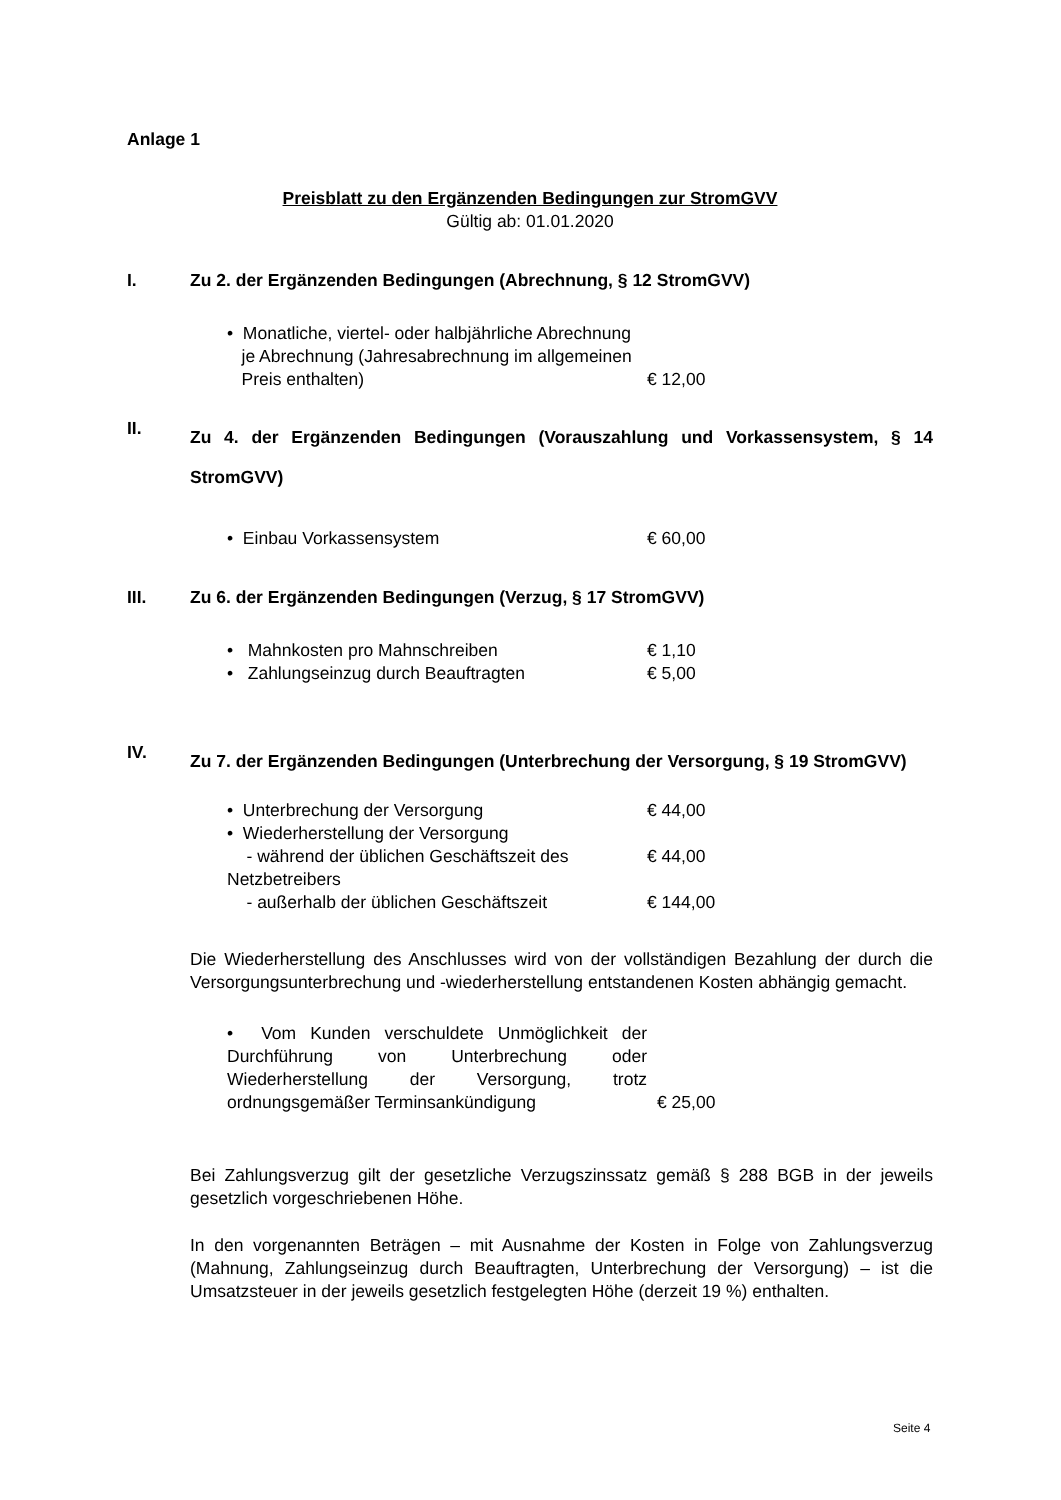Anlage 1
Preisblatt zu den Ergänzenden Bedingungen zur StromGVV
Gültig ab: 01.01.2020
I. Zu 2. der Ergänzenden Bedingungen (Abrechnung, § 12 StromGVV)
• Monatliche, viertel- oder halbjährliche Abrechnung
je Abrechnung (Jahresabrechnung im allgemeinen
Preis enthalten)
€ 12,00
II. Zu 4. der Ergänzenden Bedingungen (Vorauszahlung und Vorkassensystem, § 14 StromGVV)
• Einbau Vorkassensystem € 60,00
III. Zu 6. der Ergänzenden Bedingungen (Verzug, § 17 StromGVV)
• Mahnkosten pro Mahnschreiben € 1,10
• Zahlungseinzug durch Beauftragten € 5,00
IV. Zu 7. der Ergänzenden Bedingungen (Unterbrechung der Versorgung, § 19 StromGVV)
• Unterbrechung der Versorgung € 44,00
• Wiederherstellung der Versorgung
- während der üblichen Geschäftszeit des Netzbetreibers
€ 44,00
- außerhalb der üblichen Geschäftszeit € 144,00
Die Wiederherstellung des Anschlusses wird von der vollständigen Bezahlung der durch die Versorgungsunterbrechung und -wiederherstellung entstandenen Kosten abhängig gemacht.
• Vom Kunden verschuldete Unmöglichkeit der Durchführung von Unterbrechung oder Wiederherstellung der Versorgung, trotz ordnungsgemäßer Terminsankündigung
€ 25,00
Bei Zahlungsverzug gilt der gesetzliche Verzugszinssatz gemäß § 288 BGB in der jeweils gesetzlich vorgeschriebenen Höhe.
In den vorgenannten Beträgen – mit Ausnahme der Kosten in Folge von Zahlungsverzug (Mahnung, Zahlungseinzug durch Beauftragten, Unterbrechung der Versorgung) – ist die Umsatzsteuer in der jeweils gesetzlich festgelegten Höhe (derzeit 19 %) enthalten.
Seite 4